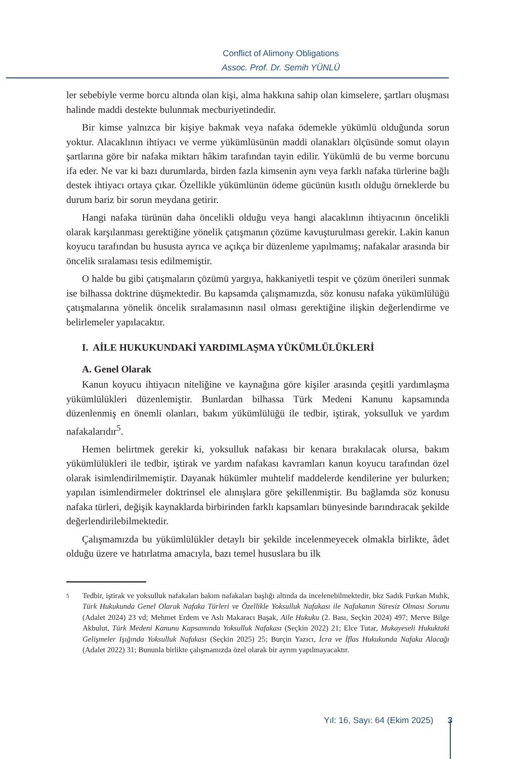Conflict of Alimony Obligations
Assoc. Prof. Dr. Semih YÜNLÜ
ler sebebiyle verme borcu altında olan kişi, alma hakkına sahip olan kimselere, şartları oluşması halinde maddi destekte bulunmak mecburiyetindedir.
Bir kimse yalnızca bir kişiye bakmak veya nafaka ödemekle yükümlü olduğunda sorun yoktur. Alacaklının ihtiyacı ve verme yükümlüsünün maddi olanakları ölçüsünde somut olayın şartlarına göre bir nafaka miktarı hâkim tarafından tayin edilir. Yükümlü de bu verme borcunu ifa eder. Ne var ki bazı durumlarda, birden fazla kimsenin aynı veya farklı nafaka türlerine bağlı destek ihtiyacı ortaya çıkar. Özellikle yükümlünün ödeme gücünün kısıtlı olduğu örneklerde bu durum bariz bir sorun meydana getirir.
Hangi nafaka türünün daha öncelikli olduğu veya hangi alacaklının ihtiyacının öncelikli olarak karşılanması gerektiğine yönelik çatışmanın çözüme kavuşturulması gerekir. Lakin kanun koyucu tarafından bu hususta ayrıca ve açıkça bir düzenleme yapılmamış; nafakalar arasında bir öncelik sıralaması tesis edilmemiştir.
O halde bu gibi çatışmaların çözümü yargıya, hakkaniyetli tespit ve çözüm önerileri sunmak ise bilhassa doktrine düşmektedir. Bu kapsamda çalışmamızda, söz konusu nafaka yükümlülüğü çatışmalarına yönelik öncelik sıralamasının nasıl olması gerektiğine ilişkin değerlendirme ve belirlemeler yapılacaktır.
I. AİLE HUKUKUNDAKİ YARDIMLAŞMA YÜKÜMLÜLÜKLERİ
A. Genel Olarak
Kanun koyucu ihtiyacın niteliğine ve kaynağına göre kişiler arasında çeşitli yardımlaşma yükümlülükleri düzenlemiştir. Bunlardan bilhassa Türk Medeni Kanunu kapsamında düzenlenmiş en önemli olanları, bakım yükümlülüğü ile tedbir, iştirak, yoksulluk ve yardım nafakalarıdır<sup>5</sup>.
Hemen belirtmek gerekir ki, yoksulluk nafakası bir kenara bırakılacak olursa, bakım yükümlülükleri ile tedbir, iştirak ve yardım nafakası kavramları kanun koyucu tarafından özel olarak isimlendirilmemiştir. Dayanak hükümler muhtelif maddelerde kendilerine yer bulurken; yapılan isimlendirmeler doktrinsel ele alınışlara göre şekillenmiştir. Bu bağlamda söz konusu nafaka türleri, değişik kaynaklarda birbirinden farklı kapsamları bünyesinde barındıracak şekilde değerlendirilebilmektedir.
Çalışmamızda bu yükümlülükler detaylı bir şekilde incelenmeyecek olmakla birlikte, âdet olduğu üzere ve hatırlatma amacıyla, bazı temel hususlara bu ilk
5 Tedbir, iştirak ve yoksulluk nafakaları bakım nafakaları başlığı altında da incelenebilmektedir, bkz Sadık Furkan Mıdık, Türk Hukukunda Genel Olarak Nafaka Türleri ve Özellikle Yoksulluk Nafakası ile Nafakanın Süresiz Olması Sorunu (Adalet 2024) 23 vd; Mehmet Erdem ve Aslı Makaracı Başak, Aile Hukuku (2. Bası, Seçkin 2024) 497; Merve Bilge Akbulut, Türk Medeni Kanunu Kapsamında Yoksulluk Nafakası (Seçkin 2022) 21; Elce Tutar, Mukayeseli Hukuktaki Gelişmeler Işığında Yoksulluk Nafakası (Seçkin 2025) 25; Burçin Yazıcı, İcra ve İflas Hukukunda Nafaka Alacağı (Adalet 2022) 31; Bununla birlikte çalışmamızda özel olarak bir ayrım yapılmayacaktır.
Yıl: 16, Sayı: 64 (Ekim 2025) 3